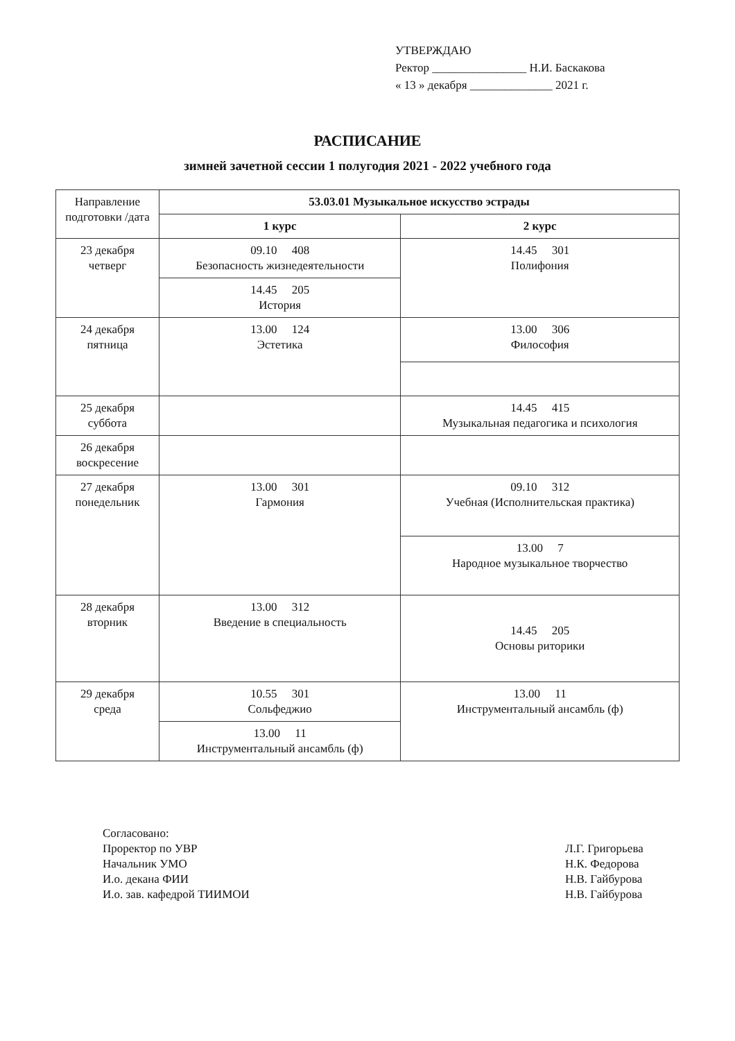УТВЕРЖДАЮ
Ректор ________________ Н.И. Баскакова
« 13 » декабря ______________ 2021 г.
РАСПИСАНИЕ
зимней зачетной сессии 1 полугодия 2021 - 2022 учебного года
| Направление подготовки /дата | 53.03.01 Музыкальное искусство эстрады | |
| | 1 курс | 2 курс |
| 23 декабря четверг | 09.10 408 Безопасность жизнедеятельности | 14.45 301 Полифония |
| | 14.45 205 История | |
| 24 декабря пятница | 13.00 124 Эстетика | 13.00 306 Философия |
| 25 декабря суббота | | 14.45 415 Музыкальная педагогика и психология |
| 26 декабря воскресение | | |
| 27 декабря понедельник | 13.00 301 Гармония | 09.10 312 Учебная (Исполнительская практика) |
| | | 13.00 7 Народное музыкальное творчество |
| 28 декабря вторник | 13.00 312 Введение в специальность | 14.45 205 Основы риторики |
| 29 декабря среда | 10.55 301 Сольфеджио | 13.00 11 Инструментальный ансамбль (ф) |
| | 13.00 11 Инструментальный ансамбль (ф) | |
Согласовано:
Проректор по УВР
Начальник УМО
И.о. декана ФИИ
И.о. зав. кафедрой ТИИМОИ
Л.Г. Григорьева
Н.К. Федорова
Н.В. Гайбурова
Н.В. Гайбурова